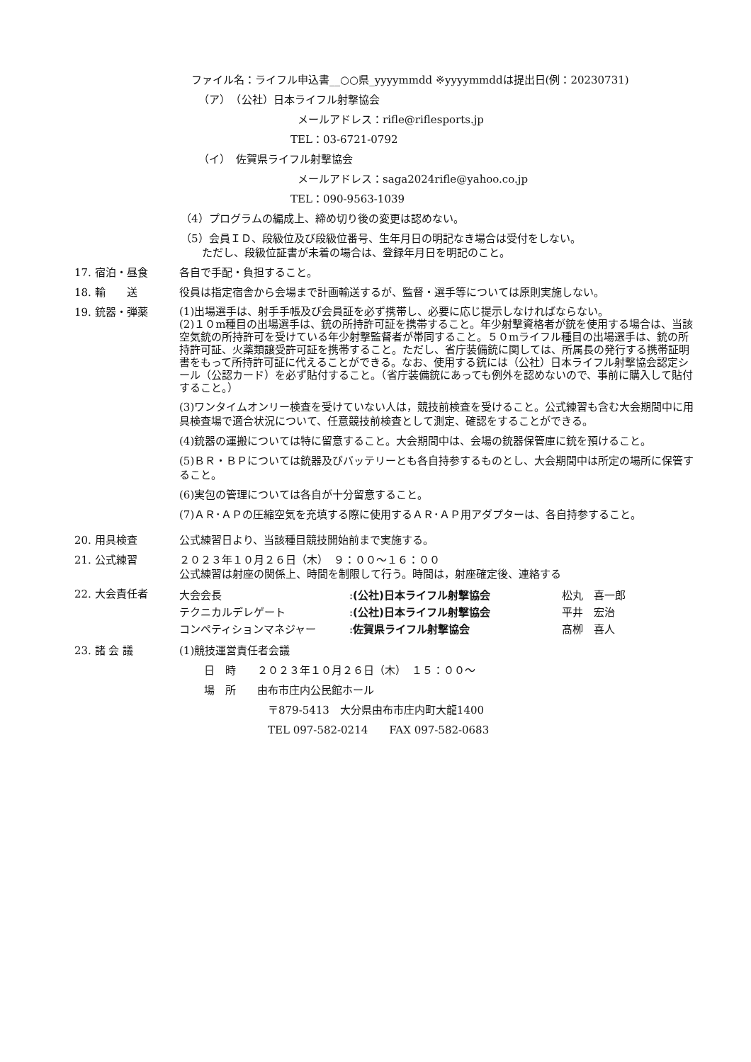ファイル名：ライフル申込書__○○県_yyyymmdd ※yyyymmddは提出日(例：20230731)
（ア）　（公社）日本ライフル射撃協会
メールアドレス：rifle@riflesports.jp
TEL：03-6721-0792
（イ）　佐賀県ライフル射撃協会
メールアドレス：saga2024rifle@yahoo.co.jp
TEL：090-9563-1039
（4）プログラムの編成上、締め切り後の変更は認めない。
（5）会員ＩＤ、段級位及び段級位番号、生年月日の明記なき場合は受付をしない。
　　ただし、段級位証書が未着の場合は、登録年月日を明記のこと。
17. 宿泊・昼食 各自で手配・負担すること。
18. 輸　　送 役員は指定宿舎から会場まで計画輸送するが、監督・選手等については原則実施しない。
19. 銃器・弾薬
(1)出場選手は、射手手帳及び会員証を必ず携帯し、必要に応じ提示しなければならない。
(2)１０m種目の出場選手は、銃の所持許可証を携帯すること。年少射撃資格者が銃を使用する場合は、当該空気銃の所持許可を受けている年少射撃監督者が帯同すること。５０mライフル種目の出場選手は、銃の所持許可証、火薬類譲受許可証を携帯すること。ただし、省庁装備銃に関しては、所属長の発行する携帯証明書をもって所持許可証に代えることができる。なお、使用する銃には（公社）日本ライフル射撃協会認定シール（公認カード）を必ず貼付すること。（省庁装備銃にあっても例外を認めないので、事前に購入して貼付すること。）
(3)ワンタイムオンリー検査を受けていない人は，競技前検査を受けること。公式練習も含む大会期間中に用具検査場で適合状況について、任意競技前検査として測定、確認をすることができる。
(4)銃器の運搬については特に留意すること。大会期間中は、会場の銃器保管庫に銃を預けること。
(5)ＢＲ・ＢＰについては銃器及びバッテリーとも各自持参するものとし、大会期間中は所定の場所に保管すること。
(6)実包の管理については各自が十分留意すること。
(7)ＡＲ･ＡＰの圧縮空気を充填する際に使用するＡＲ･ＡＰ用アダプターは、各自持参すること。
20. 用具検査 公式練習日より、当該種目競技開始前まで実施する。
21. 公式練習 ２０２３年１０月２６日（木）　９：００～１６：００
公式練習は射座の関係上、時間を制限して行う。時間は，射座確定後、連絡する
22. 大会責任者
| 大会会長 | : (公社)日本ライフル射撃協会 | 松丸 喜一郎 |
| テクニカルデレゲート | : (公社)日本ライフル射撃協会 | 平井 宏治 |
| コンペティションマネジャー | : 佐賀県ライフル射撃協会 | 髙栁 喜人 |
23. 諸 会 議
(1)競技運営責任者会議
日　時　　２０２３年１０月２６日（木）　１５：００～
場　所　　由布市庄内公民館ホール
〒879-5413　大分県由布市庄内町大龍1400
TEL 097-582-0214　　FAX 097-582-0683